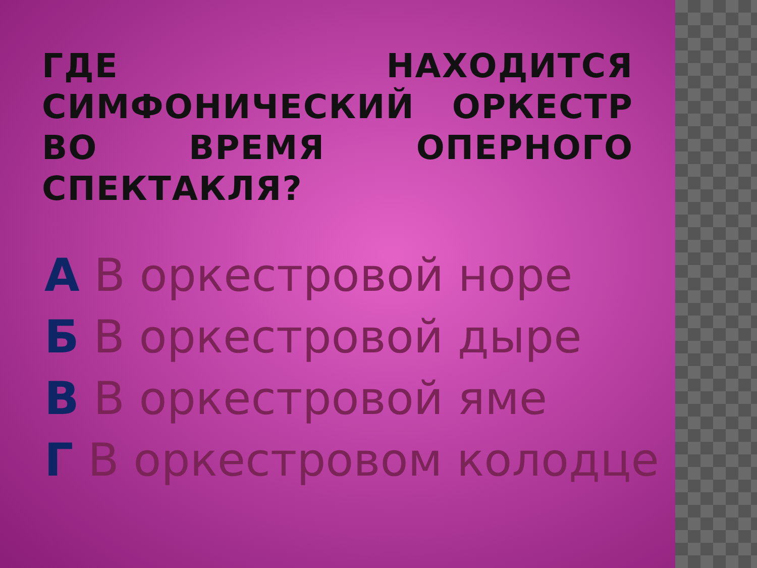ГДЕ НАХОДИТСЯ СИМФОНИЧЕСКИЙ ОРКЕСТР ВО ВРЕМЯ ОПЕРНОГО СПЕКТАКЛЯ?
А В оркестровой норе
Б В оркестровой дыре
В В оркестровой яме
Г В оркестровом колодце